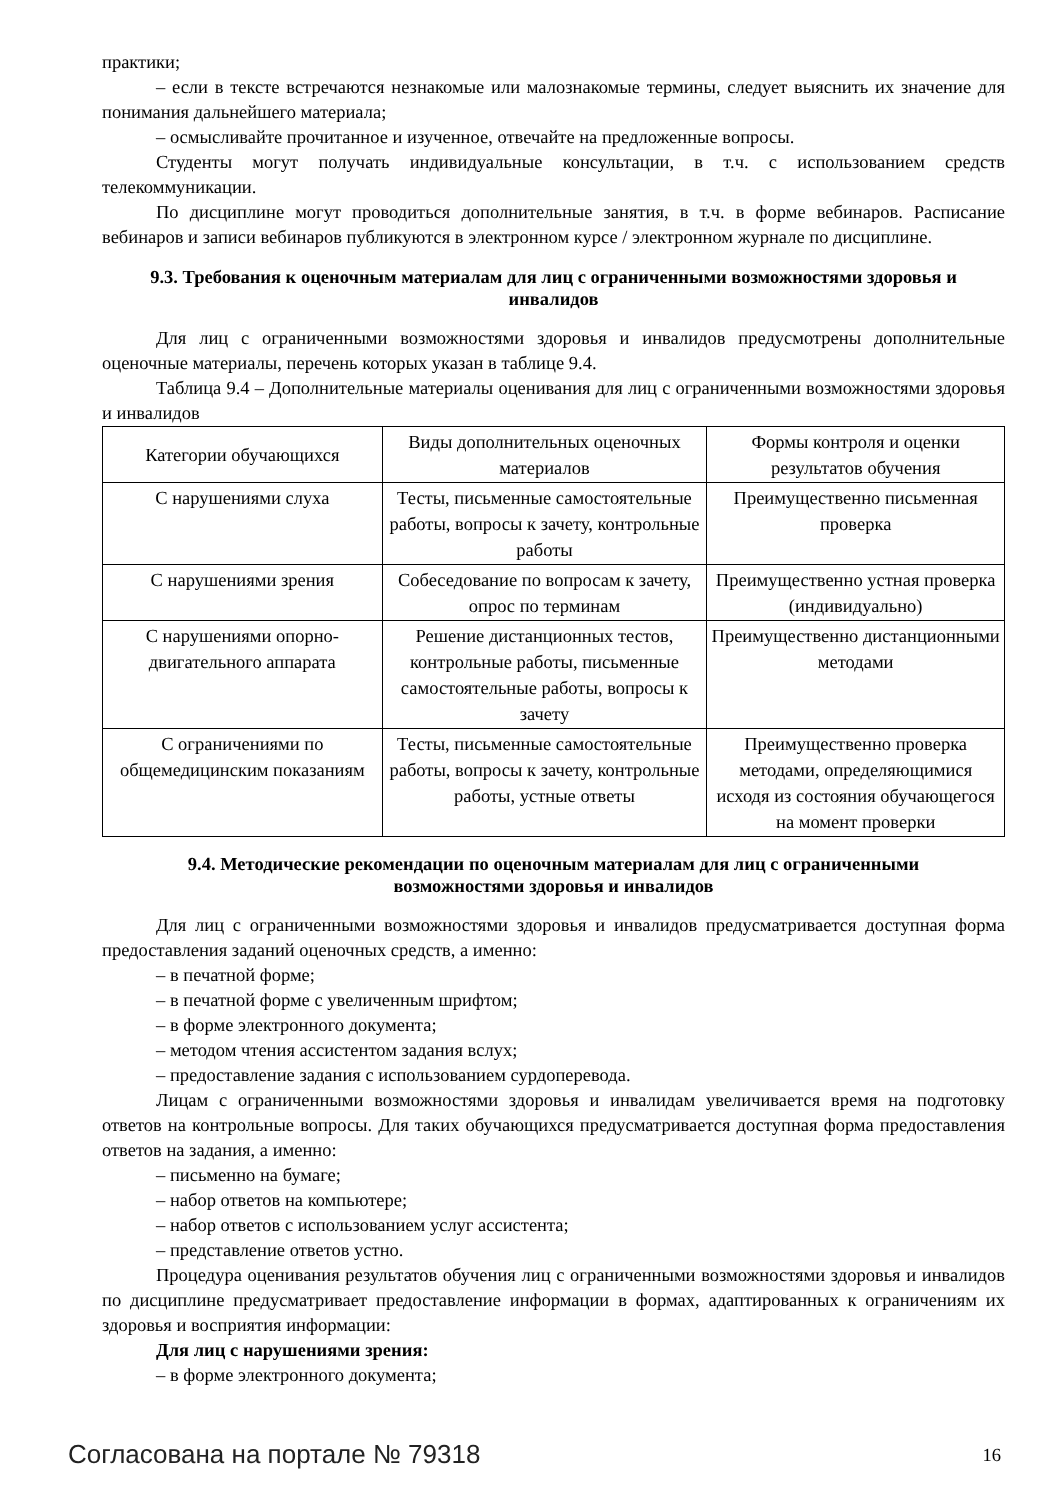практики;
– если в тексте встречаются незнакомые или малознакомые термины, следует выяснить их значение для понимания дальнейшего материала;
– осмысливайте прочитанное и изученное, отвечайте на предложенные вопросы.
Студенты могут получать индивидуальные консультации, в т.ч. с использованием средств телекоммуникации.
По дисциплине могут проводиться дополнительные занятия, в т.ч. в форме вебинаров. Расписание вебинаров и записи вебинаров публикуются в электронном курсе / электронном журнале по дисциплине.
9.3. Требования к оценочным материалам для лиц с ограниченными возможностями здоровья и инвалидов
Для лиц с ограниченными возможностями здоровья и инвалидов предусмотрены дополнительные оценочные материалы, перечень которых указан в таблице 9.4.
Таблица 9.4 – Дополнительные материалы оценивания для лиц с ограниченными возможностями здоровья и инвалидов
| Категории обучающихся | Виды дополнительных оценочных материалов | Формы контроля и оценки результатов обучения |
| С нарушениями слуха | Тесты, письменные самостоятельные работы, вопросы к зачету, контрольные работы | Преимущественно письменная проверка |
| С нарушениями зрения | Собеседование по вопросам к зачету, опрос по терминам | Преимущественно устная проверка (индивидуально) |
| С нарушениями опорно-двигательного аппарата | Решение дистанционных тестов, контрольные работы, письменные самостоятельные работы, вопросы к зачету | Преимущественно дистанционными методами |
| С ограничениями по общемедицинским показаниям | Тесты, письменные самостоятельные работы, вопросы к зачету, контрольные работы, устные ответы | Преимущественно проверка методами, определяющимися исходя из состояния обучающегося на момент проверки |
9.4. Методические рекомендации по оценочным материалам для лиц с ограниченными возможностями здоровья и инвалидов
Для лиц с ограниченными возможностями здоровья и инвалидов предусматривается доступная форма предоставления заданий оценочных средств, а именно:
– в печатной форме;
– в печатной форме с увеличенным шрифтом;
– в форме электронного документа;
– методом чтения ассистентом задания вслух;
– предоставление задания с использованием сурдоперевода.
Лицам с ограниченными возможностями здоровья и инвалидам увеличивается время на подготовку ответов на контрольные вопросы. Для таких обучающихся предусматривается доступная форма предоставления ответов на задания, а именно:
– письменно на бумаге;
– набор ответов на компьютере;
– набор ответов с использованием услуг ассистента;
– представление ответов устно.
Процедура оценивания результатов обучения лиц с ограниченными возможностями здоровья и инвалидов по дисциплине предусматривает предоставление информации в формах, адаптированных к ограничениям их здоровья и восприятия информации:
Для лиц с нарушениями зрения:
– в форме электронного документа;
Согласована на портале № 79318 16